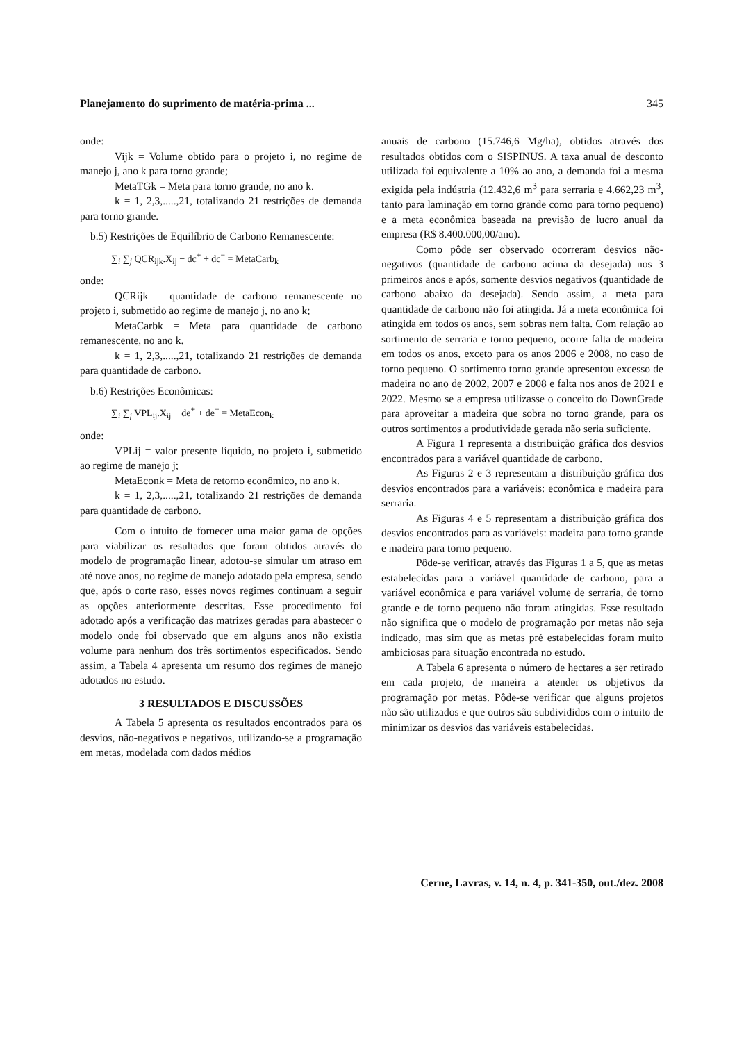Planejamento do suprimento de matéria-prima ... 345
onde:
Vijk = Volume obtido para o projeto i, no regime de manejo j, ano k para torno grande;
MetaTGk = Meta para torno grande, no ano k.
k = 1, 2,3,.....,21, totalizando 21 restrições de demanda para torno grande.
b.5) Restrições de Equilíbrio de Carbono Remanescente:
∑<sub>i</sub> ∑<sub>j</sub> QCR<sub>ijk</sub>.X<sub>ij</sub> − dc<sup>+</sup> + dc<sup>−</sup> = MetaCarb<sub>k</sub>
onde:
QCRijk = quantidade de carbono remanescente no projeto i, submetido ao regime de manejo j, no ano k;
MetaCarbk = Meta para quantidade de carbono remanescente, no ano k.
k = 1, 2,3,.....,21, totalizando 21 restrições de demanda para quantidade de carbono.
b.6) Restrições Econômicas:
∑<sub>i</sub> ∑<sub>j</sub> VPL<sub>ij</sub>.X<sub>ij</sub> − de<sup>+</sup> + de<sup>−</sup> = MetaEcon<sub>k</sub>
onde:
VPLij = valor presente líquido, no projeto i, submetido ao regime de manejo j;
MetaEconk = Meta de retorno econômico, no ano k.
k = 1, 2,3,.....,21, totalizando 21 restrições de demanda para quantidade de carbono.
Com o intuito de fornecer uma maior gama de opções para viabilizar os resultados que foram obtidos através do modelo de programação linear, adotou-se simular um atraso em até nove anos, no regime de manejo adotado pela empresa, sendo que, após o corte raso, esses novos regimes continuam a seguir as opções anteriormente descritas. Esse procedimento foi adotado após a verificação das matrizes geradas para abastecer o modelo onde foi observado que em alguns anos não existia volume para nenhum dos três sortimentos especificados. Sendo assim, a Tabela 4 apresenta um resumo dos regimes de manejo adotados no estudo.
3 RESULTADOS E DISCUSSÕES
A Tabela 5 apresenta os resultados encontrados para os desvios, não-negativos e negativos, utilizando-se a programação em metas, modelada com dados médios
anuais de carbono (15.746,6 Mg/ha), obtidos através dos resultados obtidos com o SISPINUS. A taxa anual de desconto utilizada foi equivalente a 10% ao ano, a demanda foi a mesma exigida pela indústria (12.432,6 m<sup>3</sup> para serraria e 4.662,23 m<sup>3</sup>, tanto para laminação em torno grande como para torno pequeno) e a meta econômica baseada na previsão de lucro anual da empresa (R$ 8.400.000,00/ano).
Como pôde ser observado ocorreram desvios não-negativos (quantidade de carbono acima da desejada) nos 3 primeiros anos e após, somente desvios negativos (quantidade de carbono abaixo da desejada). Sendo assim, a meta para quantidade de carbono não foi atingida. Já a meta econômica foi atingida em todos os anos, sem sobras nem falta. Com relação ao sortimento de serraria e torno pequeno, ocorre falta de madeira em todos os anos, exceto para os anos 2006 e 2008, no caso de torno pequeno. O sortimento torno grande apresentou excesso de madeira no ano de 2002, 2007 e 2008 e falta nos anos de 2021 e 2022. Mesmo se a empresa utilizasse o conceito do DownGrade para aproveitar a madeira que sobra no torno grande, para os outros sortimentos a produtividade gerada não seria suficiente.
A Figura 1 representa a distribuição gráfica dos desvios encontrados para a variável quantidade de carbono.
As Figuras 2 e 3 representam a distribuição gráfica dos desvios encontrados para a variáveis: econômica e madeira para serraria.
As Figuras 4 e 5 representam a distribuição gráfica dos desvios encontrados para as variáveis: madeira para torno grande e madeira para torno pequeno.
Pôde-se verificar, através das Figuras 1 a 5, que as metas estabelecidas para a variável quantidade de carbono, para a variável econômica e para variável volume de serraria, de torno grande e de torno pequeno não foram atingidas. Esse resultado não significa que o modelo de programação por metas não seja indicado, mas sim que as metas pré estabelecidas foram muito ambiciosas para situação encontrada no estudo.
A Tabela 6 apresenta o número de hectares a ser retirado em cada projeto, de maneira a atender os objetivos da programação por metas. Pôde-se verificar que alguns projetos não são utilizados e que outros são subdivididos com o intuito de minimizar os desvios das variáveis estabelecidas.
Cerne, Lavras, v. 14, n. 4, p. 341-350, out./dez. 2008